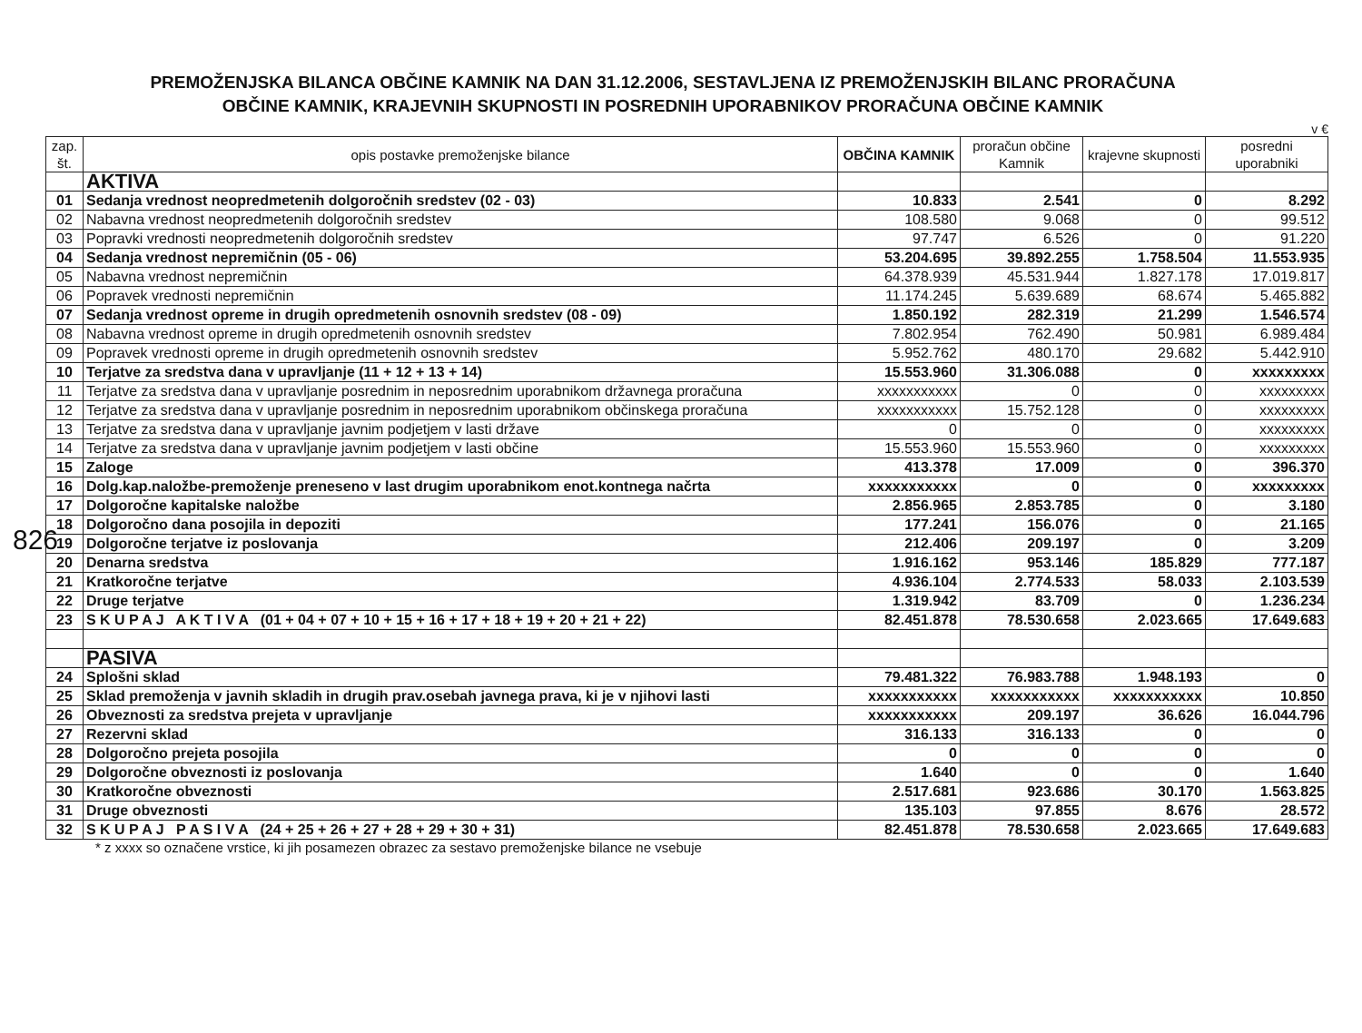826
PREMOŽENJSKA BILANCA OBČINE KAMNIK NA DAN 31.12.2006, SESTAVLJENA IZ PREMOŽENJSKIH BILANC PRORAČUNA
OBČINE KAMNIK, KRAJEVNIH SKUPNOSTI IN POSREDNIH UPORABNIKOV PRORAČUNA OBČINE KAMNIK
v €
| zap. št. | opis postavke premoženjske bilance | OBČINA KAMNIK | proračun občine Kamnik | krajevne skupnosti | posredni uporabniki |
| --- | --- | --- | --- | --- | --- |
| | AKTIVA | | | | |
| 01 | Sedanja vrednost neopredmetenih dolgoročnih sredstev (02 - 03) | 10.833 | 2.541 | 0 | 8.292 |
| 02 | Nabavna vrednost neopredmetenih dolgoročnih sredstev | 108.580 | 9.068 | 0 | 99.512 |
| 03 | Popravki vrednosti neopredmetenih dolgoročnih sredstev | 97.747 | 6.526 | 0 | 91.220 |
| 04 | Sedanja vrednost nepremičnin (05 - 06) | 53.204.695 | 39.892.255 | 1.758.504 | 11.553.935 |
| 05 | Nabavna vrednost nepremičnin | 64.378.939 | 45.531.944 | 1.827.178 | 17.019.817 |
| 06 | Popravek vrednosti nepremičnin | 11.174.245 | 5.639.689 | 68.674 | 5.465.882 |
| 07 | Sedanja vrednost opreme in drugih opredmetenih osnovnih sredstev (08 - 09) | 1.850.192 | 282.319 | 21.299 | 1.546.574 |
| 08 | Nabavna vrednost opreme in drugih opredmetenih osnovnih sredstev | 7.802.954 | 762.490 | 50.981 | 6.989.484 |
| 09 | Popravek vrednosti opreme in drugih opredmetenih osnovnih sredstev | 5.952.762 | 480.170 | 29.682 | 5.442.910 |
| 10 | Terjatve za sredstva dana v upravljanje (11 + 12 + 13 + 14) | 15.553.960 | 31.306.088 | 0 | xxxxxxxxx |
| 11 | Terjatve za sredstva dana v upravljanje posrednim in neposrednim uporabnikom državnega proračuna | xxxxxxxxxxx | 0 | 0 | xxxxxxxxx |
| 12 | Terjatve za sredstva dana v upravljanje posrednim in neposrednim uporabnikom občinskega proračuna | xxxxxxxxxxx | 15.752.128 | 0 | xxxxxxxxx |
| 13 | Terjatve za sredstva dana v upravljanje javnim podjetjem v lasti države | 0 | 0 | 0 | xxxxxxxxx |
| 14 | Terjatve za sredstva dana v upravljanje javnim podjetjem v lasti občine | 15.553.960 | 15.553.960 | 0 | xxxxxxxxx |
| 15 | Zaloge | 413.378 | 17.009 | 0 | 396.370 |
| 16 | Dolg.kap.naložbe-premoženje preneseno v last drugim uporabnikom enot.kontnega načrta | xxxxxxxxxxx | 0 | 0 | xxxxxxxxx |
| 17 | Dolgoročne kapitalske naložbe | 2.856.965 | 2.853.785 | 0 | 3.180 |
| 18 | Dolgoročno dana posojila in depoziti | 177.241 | 156.076 | 0 | 21.165 |
| 19 | Dolgoročne terjatve iz poslovanja | 212.406 | 209.197 | 0 | 3.209 |
| 20 | Denarna sredstva | 1.916.162 | 953.146 | 185.829 | 777.187 |
| 21 | Kratkoročne terjatve | 4.936.104 | 2.774.533 | 58.033 | 2.103.539 |
| 22 | Druge terjatve | 1.319.942 | 83.709 | 0 | 1.236.234 |
| 23 | S K U P A J A K T I V A (01 + 04 + 07 + 10 + 15 + 16 + 17 + 18 + 19 + 20 + 21 + 22) | 82.451.878 | 78.530.658 | 2.023.665 | 17.649.683 |
| | PASIVA | | | | |
| 24 | Splošni sklad | 79.481.322 | 76.983.788 | 1.948.193 | 0 |
| 25 | Sklad premoženja v javnih skladih in drugih prav.osebah javnega prava, ki je v njihovi lasti | xxxxxxxxxxx | xxxxxxxxxxx | xxxxxxxxxxx | 10.850 |
| 26 | Obveznosti za sredstva prejeta v upravljanje | xxxxxxxxxxx | 209.197 | 36.626 | 16.044.796 |
| 27 | Rezervni sklad | 316.133 | 316.133 | 0 | 0 |
| 28 | Dolgoročno prejeta posojila | 0 | 0 | 0 | 0 |
| 29 | Dolgoročne obveznosti iz poslovanja | 1.640 | 0 | 0 | 1.640 |
| 30 | Kratkoročne obveznosti | 2.517.681 | 923.686 | 30.170 | 1.563.825 |
| 31 | Druge obveznosti | 135.103 | 97.855 | 8.676 | 28.572 |
| 32 | S K U P A J P A S I V A (24 + 25 + 26 + 27 + 28 + 29 + 30 + 31) | 82.451.878 | 78.530.658 | 2.023.665 | 17.649.683 |
* z xxxx so označene vrstice, ki jih posamezen obrazec za sestavo premoženjske bilance ne vsebuje